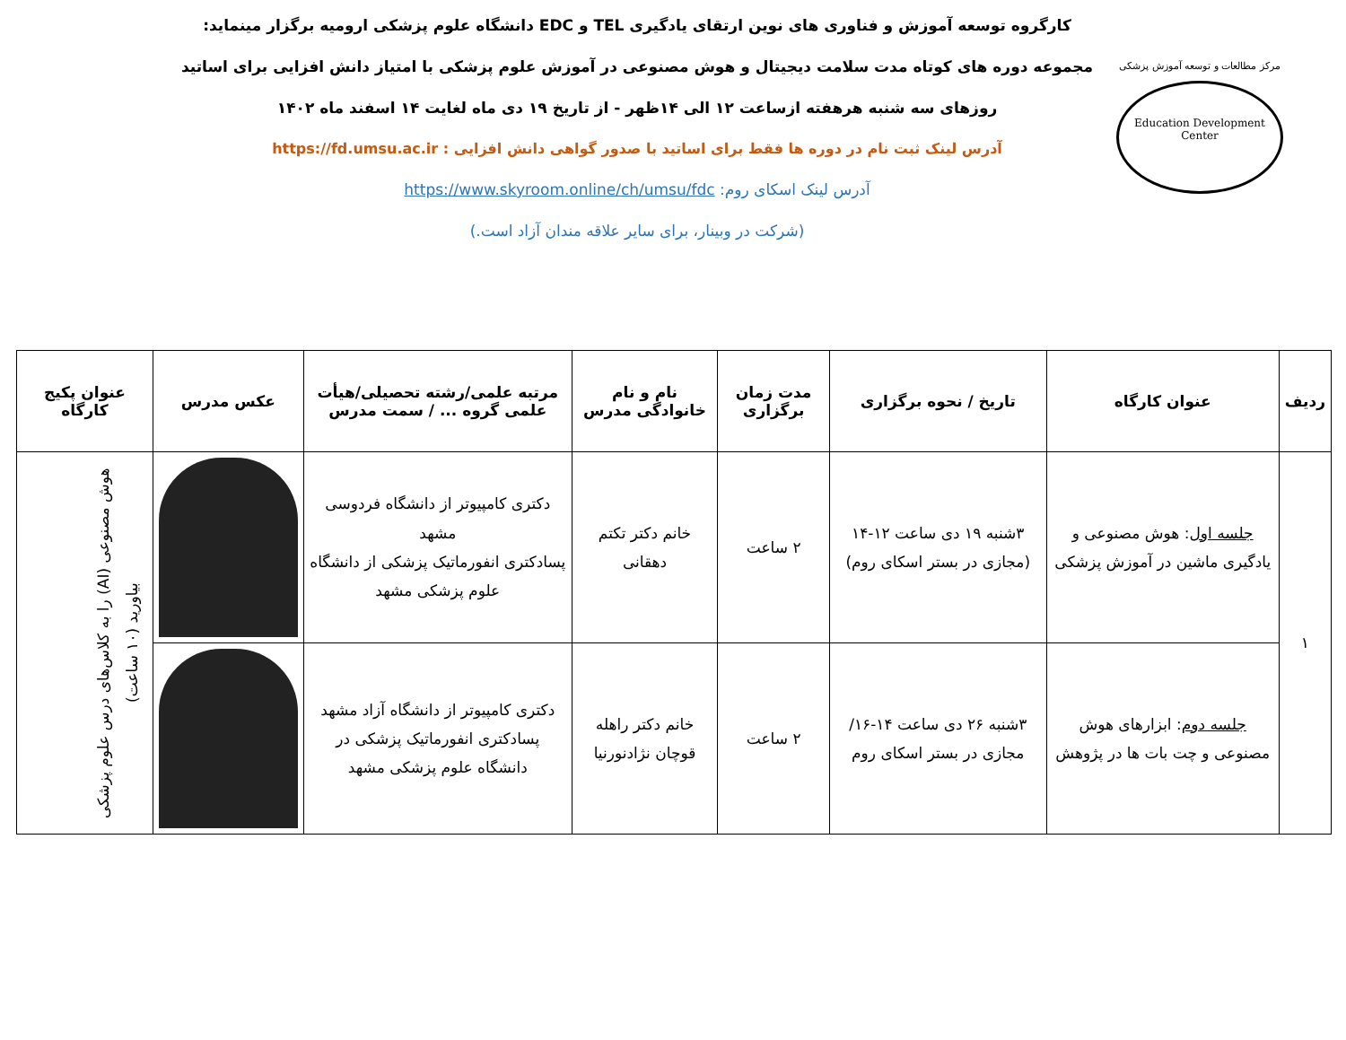مرکز مطالعات و توسعه آموزش پزشکی
Education Development Center
کارگروه توسعه آموزش و فناوری های نوین ارتقای یادگیری TEL و EDC دانشگاه علوم پزشکی ارومیه برگزار مینماید:
مجموعه دوره های کوتاه مدت سلامت دیجیتال و هوش مصنوعی در آموزش علوم پزشکی با امتیاز دانش افزایی برای اساتید
روزهای سه شنبه هرهفته ازساعت ۱۲ الی ۱۴ظهر - از تاریخ ۱۹ دی ماه لغایت ۱۴ اسفند ماه ۱۴۰۲
آدرس لینک ثبت نام در دوره ها فقط برای اساتید با صدور گواهی دانش افزایی : https://fd.umsu.ac.ir
آدرس لینک اسکای روم: https://www.skyroom.online/ch/umsu/fdc
(شرکت در وبینار، برای سایر علاقه مندان آزاد است.)
| ردیف | عنوان کارگاه | تاریخ / نحوه برگزاری | مدت زمان برگزاری | نام و نام خانوادگی مدرس | مرتبه علمی/رشته تحصیلی/هیأت علمی گروه ... / سمت مدرس | عکس مدرس | عنوان پکیج کارگاه |
| --- | --- | --- | --- | --- | --- | --- | --- |
| ۱ | جلسه اول : هوش مصنوعی و یادگیری ماشین در آموزش پزشکی | ۳شنبه ۱۹ دی ساعت ۱۲-۱۴ (مجازی در بستر اسکای روم) | ۲ ساعت | خانم دکتر تکتم دهقانی | دکتری کامپیوتر از دانشگاه فردوسی مشهد پسادکتری انفورماتیک پزشکی از دانشگاه علوم پزشکی مشهد | | هوش مصنوعی (AI) را به کلاس‌های درس علوم پزشکی بیاورید (۱۰ ساعت) |
| | جلسه دوم : ابزارهای هوش مصنوعی و چت بات ها در پژوهش | ۳شنبه ۲۶ دی ساعت ۱۴-۱۶/مجازی در بستر اسکای روم | ۲ ساعت | خانم دکتر راهله قوچان نژادنورنیا | دکتری کامپیوتر از دانشگاه آزاد مشهد پسادکتری انفورماتیک پزشکی در دانشگاه علوم پزشکی مشهد | | |